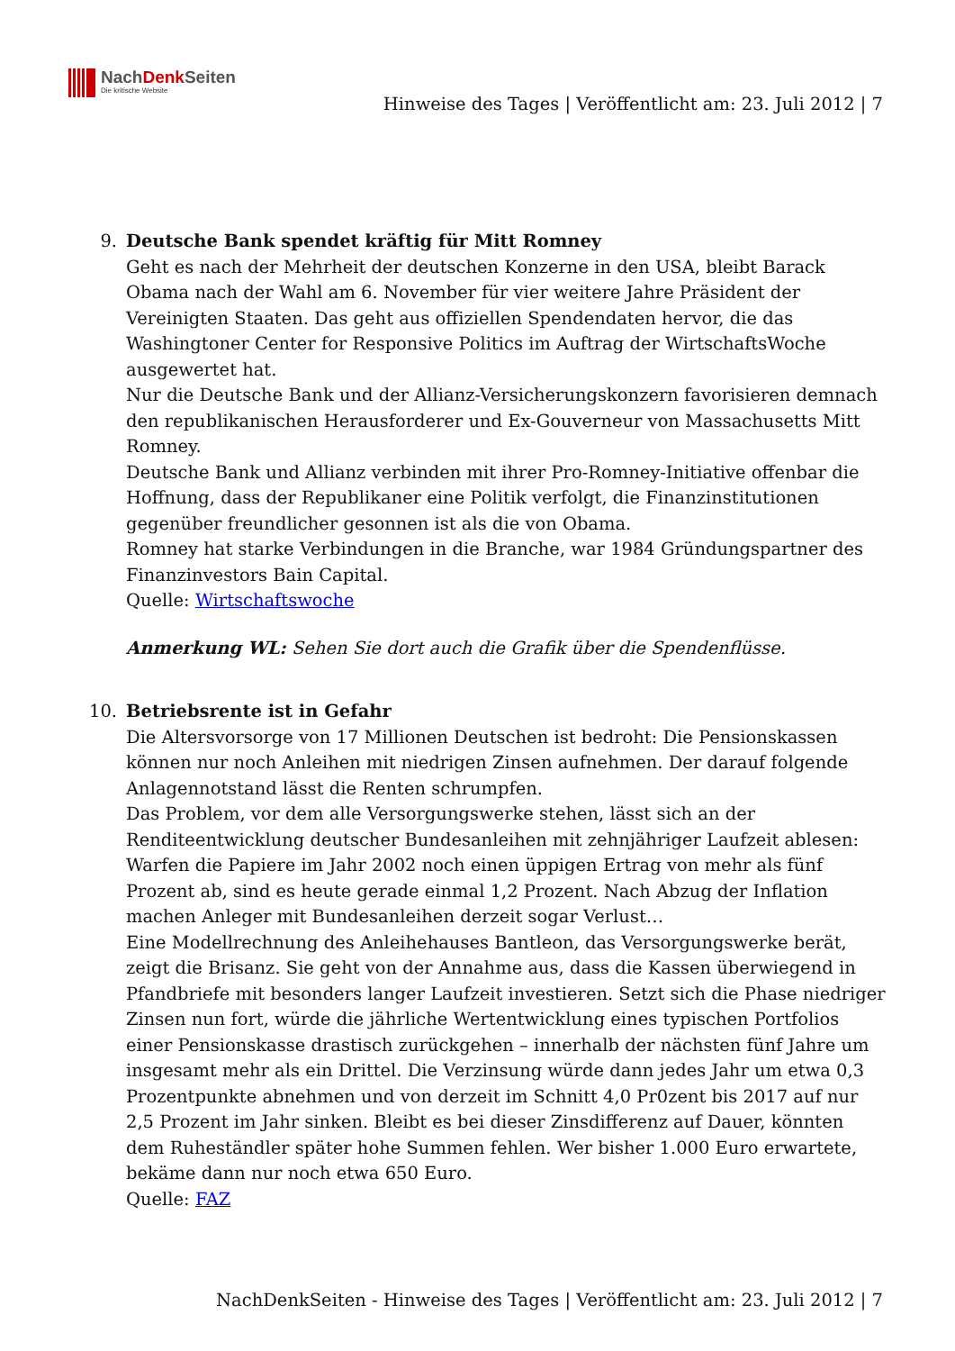NachDenk Seiten
Die kritische Website
Hinweise des Tages | Veröffentlicht am: 23. Juli 2012 | 7
9. Deutsche Bank spendet kräftig für Mitt Romney
Geht es nach der Mehrheit der deutschen Konzerne in den USA, bleibt Barack Obama nach der Wahl am 6. November für vier weitere Jahre Präsident der Vereinigten Staaten. Das geht aus offiziellen Spendendaten hervor, die das Washingtoner Center for Responsive Politics im Auftrag der WirtschaftsWoche ausgewertet hat.
Nur die Deutsche Bank und der Allianz-Versicherungskonzern favorisieren demnach den republikanischen Herausforderer und Ex-Gouverneur von Massachusetts Mitt Romney.
Deutsche Bank und Allianz verbinden mit ihrer Pro-Romney-Initiative offenbar die Hoffnung, dass der Republikaner eine Politik verfolgt, die Finanzinstitutionen gegenüber freundlicher gesonnen ist als die von Obama.
Romney hat starke Verbindungen in die Branche, war 1984 Gründungspartner des Finanzinvestors Bain Capital.
Quelle: Wirtschaftswoche
Anmerkung WL: Sehen Sie dort auch die Grafik über die Spendenflüsse.
10. Betriebsrente ist in Gefahr
Die Altersvorsorge von 17 Millionen Deutschen ist bedroht: Die Pensionskassen können nur noch Anleihen mit niedrigen Zinsen aufnehmen. Der darauf folgende Anlagennotstand lässt die Renten schrumpfen.
Das Problem, vor dem alle Versorgungswerke stehen, lässt sich an der Renditeentwicklung deutscher Bundesanleihen mit zehnjähriger Laufzeit ablesen: Warfen die Papiere im Jahr 2002 noch einen üppigen Ertrag von mehr als fünf Prozent ab, sind es heute gerade einmal 1,2 Prozent. Nach Abzug der Inflation machen Anleger mit Bundesanleihen derzeit sogar Verlust…
Eine Modellrechnung des Anleihehauses Bantleon, das Versorgungswerke berät, zeigt die Brisanz. Sie geht von der Annahme aus, dass die Kassen überwiegend in Pfandbriefe mit besonders langer Laufzeit investieren. Setzt sich die Phase niedriger Zinsen nun fort, würde die jährliche Wertentwicklung eines typischen Portfolios einer Pensionskasse drastisch zurückgehen – innerhalb der nächsten fünf Jahre um insgesamt mehr als ein Drittel. Die Verzinsung würde dann jedes Jahr um etwa 0,3 Prozentpunkte abnehmen und von derzeit im Schnitt 4,0 Pr0zent bis 2017 auf nur 2,5 Prozent im Jahr sinken. Bleibt es bei dieser Zinsdifferenz auf Dauer, könnten dem Ruheständler später hohe Summen fehlen. Wer bisher 1.000 Euro erwartete, bekäme dann nur noch etwa 650 Euro.
Quelle: FAZ
NachDenkSeiten - Hinweise des Tages | Veröffentlicht am: 23. Juli 2012 | 7